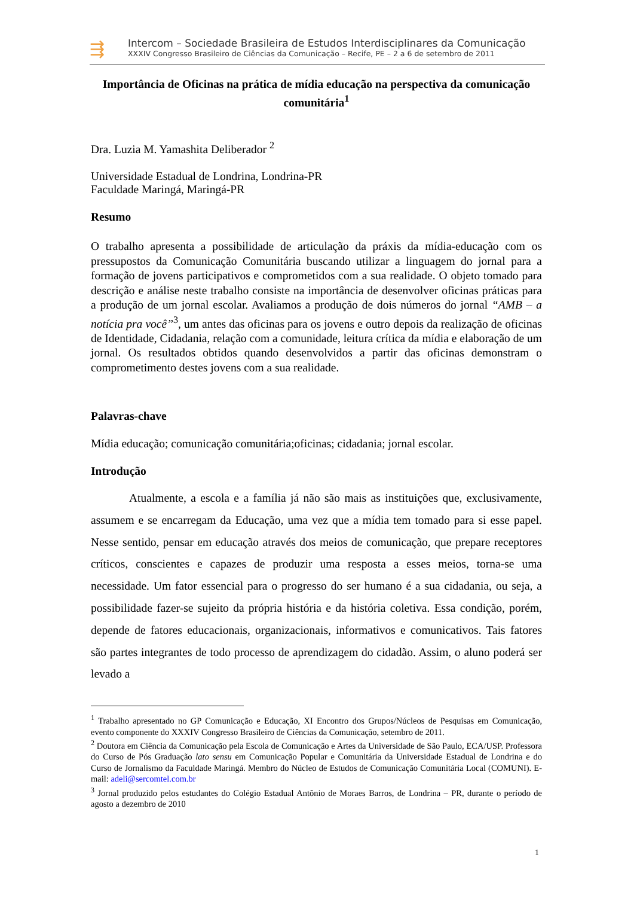⇶
Intercom – Sociedade Brasileira de Estudos Interdisciplinares da Comunicação
XXXIV Congresso Brasileiro de Ciências da Comunicação – Recife, PE – 2 a 6 de setembro de 2011
Importância de Oficinas na prática de mídia educação na perspectiva da comunicação comunitária<sup>1</sup>
Dra. Luzia M. Yamashita Deliberador <sup>2</sup>
Universidade Estadual de Londrina, Londrina-PR
Faculdade Maringá, Maringá-PR
Resumo
O trabalho apresenta a possibilidade de articulação da práxis da mídia-educação com os pressupostos da Comunicação Comunitária buscando utilizar a linguagem do jornal para a formação de jovens participativos e comprometidos com a sua realidade. O objeto tomado para descrição e análise neste trabalho consiste na importância de desenvolver oficinas práticas para a produção de um jornal escolar. Avaliamos a produção de dois números do jornal “AMB – a notícia pra você”<sup>3</sup>, um antes das oficinas para os jovens e outro depois da realização de oficinas de Identidade, Cidadania, relação com a comunidade, leitura crítica da mídia e elaboração de um jornal. Os resultados obtidos quando desenvolvidos a partir das oficinas demonstram o comprometimento destes jovens com a sua realidade.
Palavras-chave
Mídia educação; comunicação comunitária;oficinas; cidadania; jornal escolar.
Introdução
Atualmente, a escola e a família já não são mais as instituições que, exclusivamente, assumem e se encarregam da Educação, uma vez que a mídia tem tomado para si esse papel. Nesse sentido, pensar em educação através dos meios de comunicação, que prepare receptores críticos, conscientes e capazes de produzir uma resposta a esses meios, torna-se uma necessidade. Um fator essencial para o progresso do ser humano é a sua cidadania, ou seja, a possibilidade fazer-se sujeito da própria história e da história coletiva. Essa condição, porém, depende de fatores educacionais, organizacionais, informativos e comunicativos. Tais fatores são partes integrantes de todo processo de aprendizagem do cidadão. Assim, o aluno poderá ser levado a
<sup>1</sup> Trabalho apresentado no GP Comunicação e Educação, XI Encontro dos Grupos/Núcleos de Pesquisas em Comunicação, evento componente do XXXIV Congresso Brasileiro de Ciências da Comunicação, setembro de 2011.
<sup>2</sup> Doutora em Ciência da Comunicação pela Escola de Comunicação e Artes da Universidade de São Paulo, ECA/USP. Professora do Curso de Pós Graduação lato sensu em Comunicação Popular e Comunitária da Universidade Estadual de Londrina e do Curso de Jornalismo da Faculdade Maringá. Membro do Núcleo de Estudos de Comunicação Comunitária Local (COMUNI). E-mail: adeli@sercomtel.com.br
<sup>3</sup> Jornal produzido pelos estudantes do Colégio Estadual Antônio de Moraes Barros, de Londrina – PR, durante o período de agosto a dezembro de 2010
1